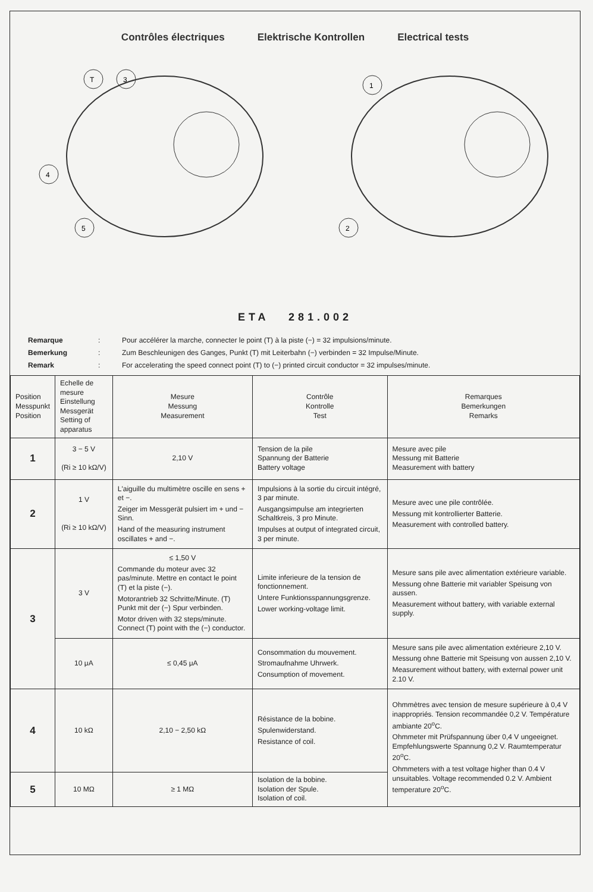Contrôles électriques Elektrische Kontrollen Electrical tests
T
3
4
5
1
2
ETA 281.002
Remarque: Pour accélérer la marche, connecter le point (T) à la piste (−) = 32 impulsions/minute.
Bemerkung: Zum Beschleunigen des Ganges, Punkt (T) mit Leiterbahn (−) verbinden = 32 Impulse/Minute.
Remark: For accelerating the speed connect point (T) to (−) printed circuit conductor = 32 impulses/minute.
| Position Messpunkt Position | Echelle de mesure Einstellung Messgerät Setting of apparatus | Mesure Messung Measurement | Contrôle Kontrolle Test | Remarques Bemerkungen Remarks |
| --- | --- | --- | --- | --- |
| 1 | 3 − 5 V (Ri ≥ 10 kΩ/V) | 2,10 V | Tension de la pile Spannung der Batterie Battery voltage | Mesure avec pile Messung mit Batterie Measurement with battery |
| 2 | 1 V (Ri ≥ 10 kΩ/V) | L'aiguille du multimètre oscille en sens + et −. Zeiger im Messgerät pulsiert im + und − Sinn. Hand of the measuring instrument oscillates + and −. | Impulsions à la sortie du circuit intégré, 3 par minute. Ausgangsimpulse am integrierten Schaltkreis, 3 pro Minute. Impulses at output of integrated circuit, 3 per minute. | Mesure avec une pile contrôlée. Messung mit kontrollierter Batterie. Measurement with controlled battery. |
| 3 | 3 V | ≤ 1,50 V Commande du moteur avec 32 pas/minute. Mettre en contact le point (T) et la piste (−). Motorantrieb 32 Schritte/Minute. (T) Punkt mit der (−) Spur verbinden. Motor driven with 32 steps/minute. Connect (T) point with the (−) conductor. | Limite inferieure de la tension de fonctionnement. Untere Funktionsspannungsgrenze. Lower working-voltage limit. | Mesure sans pile avec alimentation extérieure variable. Messung ohne Batterie mit variabler Speisung von aussen. Measurement without battery, with variable external supply. |
| | 10 μA | ≤ 0,45 μA | Consommation du mouvement. Stromaufnahme Uhrwerk. Consumption of movement. | Mesure sans pile avec alimentation extérieure 2,10 V. Messung ohne Batterie mit Speisung von aussen 2,10 V. Measurement without battery, with external power unit 2.10 V. |
| 4 | 10 kΩ | 2,10 − 2,50 kΩ | Résistance de la bobine. Spulenwiderstand. Resistance of coil. | Ohmmètres avec tension de mesure supérieure à 0,4 V inappropriés. Tension recommandée 0,2 V. Température ambiante 20<sup>o</sup>C. Ohmmeter mit Prüfspannung über 0,4 V ungeeignet. Empfehlungswerte Spannung 0,2 V. Raumtemperatur 20<sup>o</sup>C. Ohmmeters with a test voltage higher than 0.4 V unsuitables. Voltage recommended 0.2 V. Ambient temperature 20<sup>o</sup>C. |
| 5 | 10 MΩ | ≥ 1 MΩ | Isolation de la bobine. Isolation der Spule. Isolation of coil. | |